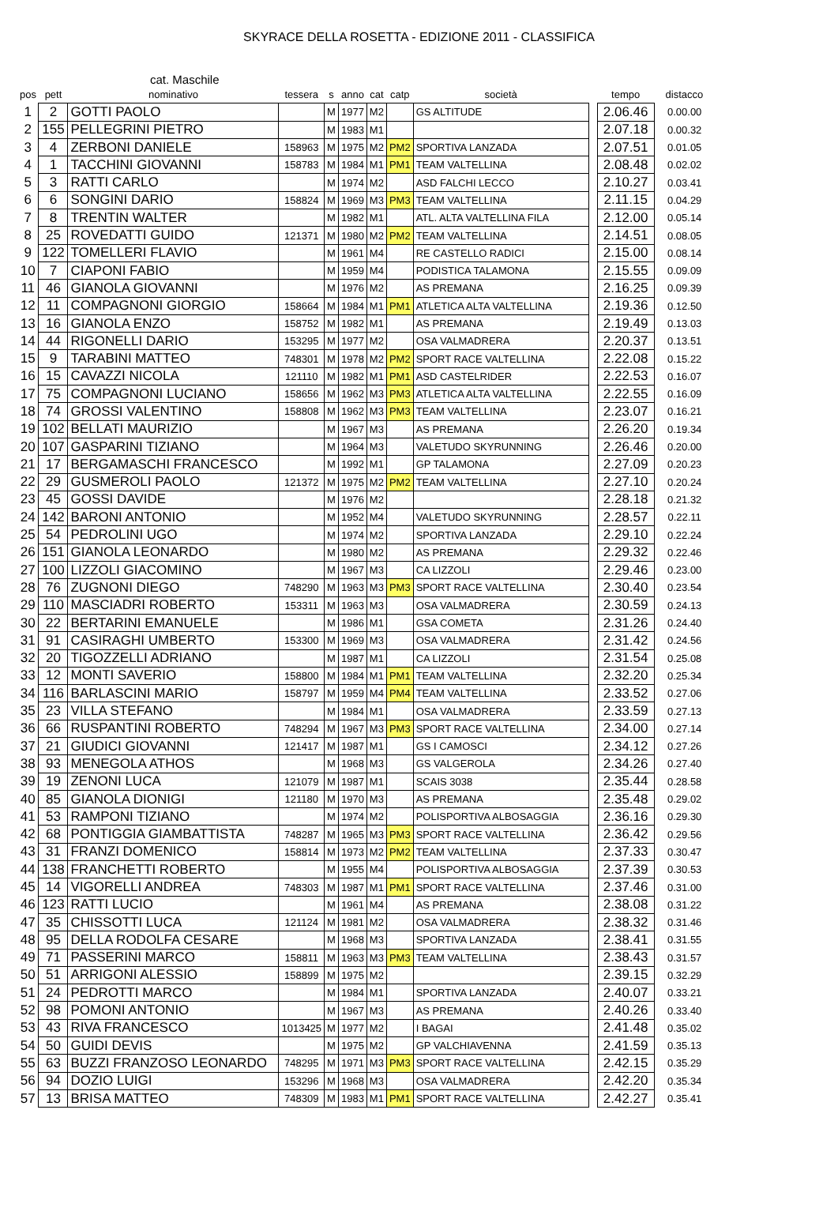SKYRACE DELLA ROSETTA - EDIZIONE 2011 - CLASSIFICA
cat. Maschile
| pos | pett | nominativo | tessera | s | anno | cat | catp | società | | tempo | distacco |
| --- | --- | --- | --- | --- | --- | --- | --- | --- | --- | --- | --- |
| 1 | 2 | GOTTI PAOLO | | M | 1977 | M2 | | GS ALTITUDE | | 2.06.46 | 0.00.00 |
| 2 | 155 | PELLEGRINI PIETRO | | M | 1983 | M1 | | | | 2.07.18 | 0.00.32 |
| 3 | 4 | ZERBONI DANIELE | 158963 | M | 1975 | M2 | PM2 | SPORTIVA LANZADA | | 2.07.51 | 0.01.05 |
| 4 | 1 | TACCHINI GIOVANNI | 158783 | M | 1984 | M1 | PM1 | TEAM VALTELLINA | | 2.08.48 | 0.02.02 |
| 5 | 3 | RATTI CARLO | | M | 1974 | M2 | | ASD FALCHI LECCO | | 2.10.27 | 0.03.41 |
| 6 | 6 | SONGINI DARIO | 158824 | M | 1969 | M3 | PM3 | TEAM VALTELLINA | | 2.11.15 | 0.04.29 |
| 7 | 8 | TRENTIN WALTER | | M | 1982 | M1 | | ATL. ALTA VALTELLINA FILA | | 2.12.00 | 0.05.14 |
| 8 | 25 | ROVEDATTI GUIDO | 121371 | M | 1980 | M2 | PM2 | TEAM VALTELLINA | | 2.14.51 | 0.08.05 |
| 9 | 122 | TOMELLERI FLAVIO | | M | 1961 | M4 | | RE CASTELLO RADICI | | 2.15.00 | 0.08.14 |
| 10 | 7 | CIAPONI FABIO | | M | 1959 | M4 | | PODISTICA TALAMONA | | 2.15.55 | 0.09.09 |
| 11 | 46 | GIANOLA GIOVANNI | | M | 1976 | M2 | | AS PREMANA | | 2.16.25 | 0.09.39 |
| 12 | 11 | COMPAGNONI GIORGIO | 158664 | M | 1984 | M1 | PM1 | ATLETICA ALTA VALTELLINA | | 2.19.36 | 0.12.50 |
| 13 | 16 | GIANOLA ENZO | 158752 | M | 1982 | M1 | | AS PREMANA | | 2.19.49 | 0.13.03 |
| 14 | 44 | RIGONELLI DARIO | 153295 | M | 1977 | M2 | | OSA VALMADRERA | | 2.20.37 | 0.13.51 |
| 15 | 9 | TARABINI MATTEO | 748301 | M | 1978 | M2 | PM2 | SPORT RACE VALTELLINA | | 2.22.08 | 0.15.22 |
| 16 | 15 | CAVAZZI NICOLA | 121110 | M | 1982 | M1 | PM1 | ASD CASTELRIDER | | 2.22.53 | 0.16.07 |
| 17 | 75 | COMPAGNONI LUCIANO | 158656 | M | 1962 | M3 | PM3 | ATLETICA ALTA VALTELLINA | | 2.22.55 | 0.16.09 |
| 18 | 74 | GROSSI VALENTINO | 158808 | M | 1962 | M3 | PM3 | TEAM VALTELLINA | | 2.23.07 | 0.16.21 |
| 19 | 102 | BELLATI MAURIZIO | | M | 1967 | M3 | | AS PREMANA | | 2.26.20 | 0.19.34 |
| 20 | 107 | GASPARINI TIZIANO | | M | 1964 | M3 | | VALETUDO SKYRUNNING | | 2.26.46 | 0.20.00 |
| 21 | 17 | BERGAMASCHI FRANCESCO | | M | 1992 | M1 | | GP TALAMONA | | 2.27.09 | 0.20.23 |
| 22 | 29 | GUSMEROLI PAOLO | 121372 | M | 1975 | M2 | PM2 | TEAM VALTELLINA | | 2.27.10 | 0.20.24 |
| 23 | 45 | GOSSI DAVIDE | | M | 1976 | M2 | | | | 2.28.18 | 0.21.32 |
| 24 | 142 | BARONI ANTONIO | | M | 1952 | M4 | | VALETUDO SKYRUNNING | | 2.28.57 | 0.22.11 |
| 25 | 54 | PEDROLINI UGO | | M | 1974 | M2 | | SPORTIVA LANZADA | | 2.29.10 | 0.22.24 |
| 26 | 151 | GIANOLA LEONARDO | | M | 1980 | M2 | | AS PREMANA | | 2.29.32 | 0.22.46 |
| 27 | 100 | LIZZOLI GIACOMINO | | M | 1967 | M3 | | CA LIZZOLI | | 2.29.46 | 0.23.00 |
| 28 | 76 | ZUGNONI DIEGO | 748290 | M | 1963 | M3 | PM3 | SPORT RACE VALTELLINA | | 2.30.40 | 0.23.54 |
| 29 | 110 | MASCIADRI ROBERTO | 153311 | M | 1963 | M3 | | OSA VALMADRERA | | 2.30.59 | 0.24.13 |
| 30 | 22 | BERTARINI EMANUELE | | M | 1986 | M1 | | GSA COMETA | | 2.31.26 | 0.24.40 |
| 31 | 91 | CASIRAGHI UMBERTO | 153300 | M | 1969 | M3 | | OSA VALMADRERA | | 2.31.42 | 0.24.56 |
| 32 | 20 | TIGOZZELLI ADRIANO | | M | 1987 | M1 | | CA LIZZOLI | | 2.31.54 | 0.25.08 |
| 33 | 12 | MONTI SAVERIO | 158800 | M | 1984 | M1 | PM1 | TEAM VALTELLINA | | 2.32.20 | 0.25.34 |
| 34 | 116 | BARLASCINI MARIO | 158797 | M | 1959 | M4 | PM4 | TEAM VALTELLINA | | 2.33.52 | 0.27.06 |
| 35 | 23 | VILLA STEFANO | | M | 1984 | M1 | | OSA VALMADRERA | | 2.33.59 | 0.27.13 |
| 36 | 66 | RUSPANTINI ROBERTO | 748294 | M | 1967 | M3 | PM3 | SPORT RACE VALTELLINA | | 2.34.00 | 0.27.14 |
| 37 | 21 | GIUDICI GIOVANNI | 121417 | M | 1987 | M1 | | GS I CAMOSCI | | 2.34.12 | 0.27.26 |
| 38 | 93 | MENEGOLA ATHOS | | M | 1968 | M3 | | GS VALGEROLA | | 2.34.26 | 0.27.40 |
| 39 | 19 | ZENONI LUCA | 121079 | M | 1987 | M1 | | SCAIS 3038 | | 2.35.44 | 0.28.58 |
| 40 | 85 | GIANOLA DIONIGI | 121180 | M | 1970 | M3 | | AS PREMANA | | 2.35.48 | 0.29.02 |
| 41 | 53 | RAMPONI TIZIANO | | M | 1974 | M2 | | POLISPORTIVA ALBOSAGGIA | | 2.36.16 | 0.29.30 |
| 42 | 68 | PONTIGGIA GIAMBATTISTA | 748287 | M | 1965 | M3 | PM3 | SPORT RACE VALTELLINA | | 2.36.42 | 0.29.56 |
| 43 | 31 | FRANZI DOMENICO | 158814 | M | 1973 | M2 | PM2 | TEAM VALTELLINA | | 2.37.33 | 0.30.47 |
| 44 | 138 | FRANCHETTI ROBERTO | | M | 1955 | M4 | | POLISPORTIVA ALBOSAGGIA | | 2.37.39 | 0.30.53 |
| 45 | 14 | VIGORELLI ANDREA | 748303 | M | 1987 | M1 | PM1 | SPORT RACE VALTELLINA | | 2.37.46 | 0.31.00 |
| 46 | 123 | RATTI LUCIO | | M | 1961 | M4 | | AS PREMANA | | 2.38.08 | 0.31.22 |
| 47 | 35 | CHISSOTTI LUCA | 121124 | M | 1981 | M2 | | OSA VALMADRERA | | 2.38.32 | 0.31.46 |
| 48 | 95 | DELLA RODOLFA CESARE | | M | 1968 | M3 | | SPORTIVA LANZADA | | 2.38.41 | 0.31.55 |
| 49 | 71 | PASSERINI MARCO | 158811 | M | 1963 | M3 | PM3 | TEAM VALTELLINA | | 2.38.43 | 0.31.57 |
| 50 | 51 | ARRIGONI ALESSIO | 158899 | M | 1975 | M2 | | | | 2.39.15 | 0.32.29 |
| 51 | 24 | PEDROTTI MARCO | | M | 1984 | M1 | | SPORTIVA LANZADA | | 2.40.07 | 0.33.21 |
| 52 | 98 | POMONI ANTONIO | | M | 1967 | M3 | | AS PREMANA | | 2.40.26 | 0.33.40 |
| 53 | 43 | RIVA FRANCESCO | 1013425 | M | 1977 | M2 | | I BAGAI | | 2.41.48 | 0.35.02 |
| 54 | 50 | GUIDI DEVIS | | M | 1975 | M2 | | GP VALCHIAVENNA | | 2.41.59 | 0.35.13 |
| 55 | 63 | BUZZI FRANZOSO LEONARDO | 748295 | M | 1971 | M3 | PM3 | SPORT RACE VALTELLINA | | 2.42.15 | 0.35.29 |
| 56 | 94 | DOZIO LUIGI | 153296 | M | 1968 | M3 | | OSA VALMADRERA | | 2.42.20 | 0.35.34 |
| 57 | 13 | BRISA MATTEO | 748309 | M | 1983 | M1 | PM1 | SPORT RACE VALTELLINA | | 2.42.27 | 0.35.41 |